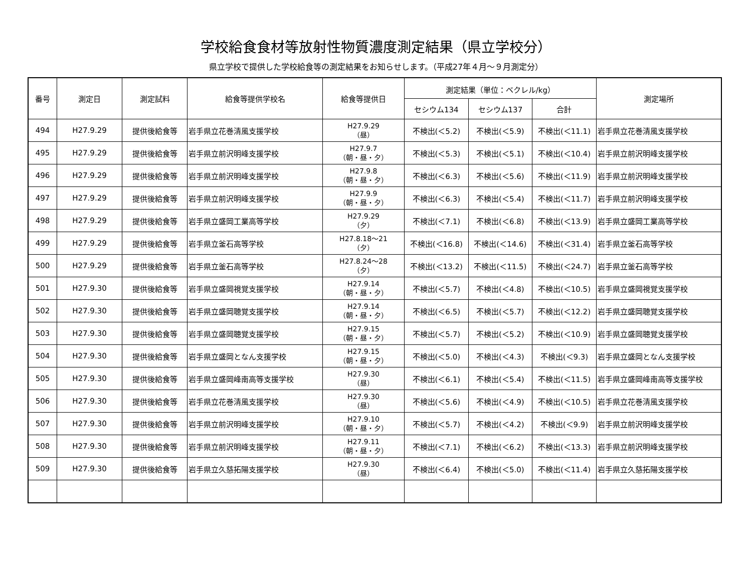学校給食食材等放射性物質濃度測定結果（県立学校分）
県立学校で提供した学校給食等の測定結果をお知らせします。（平成27年４月～９月測定分）
| 番号 | 測定日 | 測定試料 | 給食等提供学校名 | 給食等提供日 | 測定結果（単位：ベクレル/kg） | | | 測定場所 |
| --- | --- | --- | --- | --- | --- | --- | --- | --- |
| | | | | | セシウム134 | セシウム137 | 合計 | |
| 494 | H27.9.29 | 提供後給食等 | 岩手県立花巻清風支援学校 | H27.9.29 （昼） | 不検出(＜5.2) | 不検出(＜5.9) | 不検出(＜11.1) | 岩手県立花巻清風支援学校 |
| 495 | H27.9.29 | 提供後給食等 | 岩手県立前沢明峰支援学校 | H27.9.7 （朝・昼・夕） | 不検出(＜5.3) | 不検出(＜5.1) | 不検出(＜10.4) | 岩手県立前沢明峰支援学校 |
| 496 | H27.9.29 | 提供後給食等 | 岩手県立前沢明峰支援学校 | H27.9.8 （朝・昼・夕） | 不検出(＜6.3) | 不検出(＜5.6) | 不検出(＜11.9) | 岩手県立前沢明峰支援学校 |
| 497 | H27.9.29 | 提供後給食等 | 岩手県立前沢明峰支援学校 | H27.9.9 （朝・昼・夕） | 不検出(＜6.3) | 不検出(＜5.4) | 不検出(＜11.7) | 岩手県立前沢明峰支援学校 |
| 498 | H27.9.29 | 提供後給食等 | 岩手県立盛岡工業高等学校 | H27.9.29 （夕） | 不検出(＜7.1) | 不検出(＜6.8) | 不検出(＜13.9) | 岩手県立盛岡工業高等学校 |
| 499 | H27.9.29 | 提供後給食等 | 岩手県立釜石高等学校 | H27.8.18～21 （夕） | 不検出(＜16.8) | 不検出(＜14.6) | 不検出(＜31.4) | 岩手県立釜石高等学校 |
| 500 | H27.9.29 | 提供後給食等 | 岩手県立釜石高等学校 | H27.8.24～28 （夕） | 不検出(＜13.2) | 不検出(＜11.5) | 不検出(＜24.7) | 岩手県立釜石高等学校 |
| 501 | H27.9.30 | 提供後給食等 | 岩手県立盛岡視覚支援学校 | H27.9.14 （朝・昼・夕） | 不検出(＜5.7) | 不検出(＜4.8) | 不検出(＜10.5) | 岩手県立盛岡視覚支援学校 |
| 502 | H27.9.30 | 提供後給食等 | 岩手県立盛岡聴覚支援学校 | H27.9.14 （朝・昼・夕） | 不検出(＜6.5) | 不検出(＜5.7) | 不検出(＜12.2) | 岩手県立盛岡聴覚支援学校 |
| 503 | H27.9.30 | 提供後給食等 | 岩手県立盛岡聴覚支援学校 | H27.9.15 （朝・昼・夕） | 不検出(＜5.7) | 不検出(＜5.2) | 不検出(＜10.9) | 岩手県立盛岡聴覚支援学校 |
| 504 | H27.9.30 | 提供後給食等 | 岩手県立盛岡となん支援学校 | H27.9.15 （朝・昼・夕） | 不検出(＜5.0) | 不検出(＜4.3) | 不検出(＜9.3) | 岩手県立盛岡となん支援学校 |
| 505 | H27.9.30 | 提供後給食等 | 岩手県立盛岡峰南高等支援学校 | H27.9.30 （昼） | 不検出(＜6.1) | 不検出(＜5.4) | 不検出(＜11.5) | 岩手県立盛岡峰南高等支援学校 |
| 506 | H27.9.30 | 提供後給食等 | 岩手県立花巻清風支援学校 | H27.9.30 （昼） | 不検出(＜5.6) | 不検出(＜4.9) | 不検出(＜10.5) | 岩手県立花巻清風支援学校 |
| 507 | H27.9.30 | 提供後給食等 | 岩手県立前沢明峰支援学校 | H27.9.10 （朝・昼・夕） | 不検出(＜5.7) | 不検出(＜4.2) | 不検出(＜9.9) | 岩手県立前沢明峰支援学校 |
| 508 | H27.9.30 | 提供後給食等 | 岩手県立前沢明峰支援学校 | H27.9.11 （朝・昼・夕） | 不検出(＜7.1) | 不検出(＜6.2) | 不検出(＜13.3) | 岩手県立前沢明峰支援学校 |
| 509 | H27.9.30 | 提供後給食等 | 岩手県立久慈拓陽支援学校 | H27.9.30 （昼） | 不検出(＜6.4) | 不検出(＜5.0) | 不検出(＜11.4) | 岩手県立久慈拓陽支援学校 |